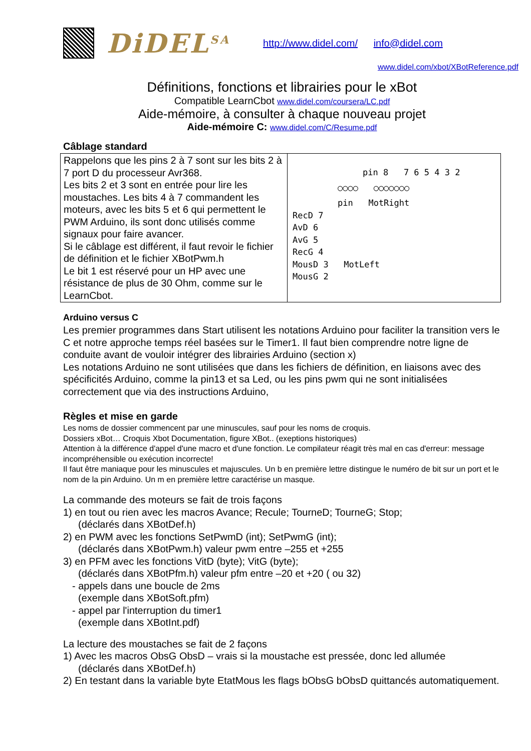DiDEL<sup>SA</sup>
http://www.didel.com/ info@didel.com
www.didel.com/xbot/XBotReference.pdf
Définitions, fonctions et librairies pour le xBot
Compatible LearnCbot www.didel.com/coursera/LC.pdf
Aide-mémoire, à consulter à chaque nouveau projet
Aide-mémoire C: www.didel.com/C/Resume.pdf
Câblage standard
| Rappelons que les pins 2 à 7 sont sur les bits 2 à 7 port D du processeur Avr368. Les bits 2 et 3 sont en entrée pour lire les moustaches. Les bits 4 à 7 commandent les moteurs, avec les bits 5 et 6 qui permettent le PWM Arduino, ils sont donc utilisés comme signaux pour faire avancer. Si le câblage est différent, il faut revoir le fichier de définition et le fichier XBotPwm.h Le bit 1 est réservé pour un HP avec une résistance de plus de 30 Ohm, comme sur le LearnCbot. | pin 8 7 6 5 4 3 2 ○○○○ ○○○○○○○ pin MotRight RecD 7 AvD 6 AvG 5 RecG 4 MousD 3 MotLeft MousG 2 |
Arduino versus C
Les premier programmes dans Start utilisent les notations Arduino pour faciliter la transition vers le C et notre approche temps réel basées sur le Timer1. Il faut bien comprendre notre ligne de conduite avant de vouloir intégrer des librairies Arduino (section x)
Les notations Arduino ne sont utilisées que dans les fichiers de définition, en liaisons avec des spécificités Arduino, comme la pin13 et sa Led, ou les pins pwm qui ne sont initialisées correctement que via des instructions Arduino,
Règles et mise en garde
Les noms de dossier commencent par une minuscules, sauf pour les noms de croquis.
Dossiers xBot… Croquis Xbot Documentation, figure XBot.. (exeptions historiques)
Attention à la différence d'appel d'une macro et d'une fonction. Le compilateur réagit très mal en cas d'erreur: message incompréhensible ou exécution incorrecte!
Il faut être maniaque pour les minuscules et majuscules. Un b en première lettre distingue le numéro de bit sur un port et le nom de la pin Arduino. Un m en première lettre caractérise un masque.
La commande des moteurs se fait de trois façons
1) en tout ou rien avec les macros Avance; Recule; TourneD; TourneG; Stop;
(déclarés dans XBotDef.h)
2) en PWM avec les fonctions SetPwmD (int); SetPwmG (int);
(déclarés dans XBotPwm.h) valeur pwm entre –255 et +255
3) en PFM avec les fonctions VitD (byte); VitG (byte);
(déclarés dans XBotPfm.h) valeur pfm entre –20 et +20 ( ou 32)
- appels dans une boucle de 2ms
(exemple dans XBotSoft.pfm)
- appel par l'interruption du timer1
(exemple dans XBotInt.pdf)
La lecture des moustaches se fait de 2 façons
1) Avec les macros ObsG ObsD – vrais si la moustache est pressée, donc led allumée
(déclarés dans XBotDef.h)
2) En testant dans la variable byte EtatMous les flags bObsG bObsD quittancés automatiquement.